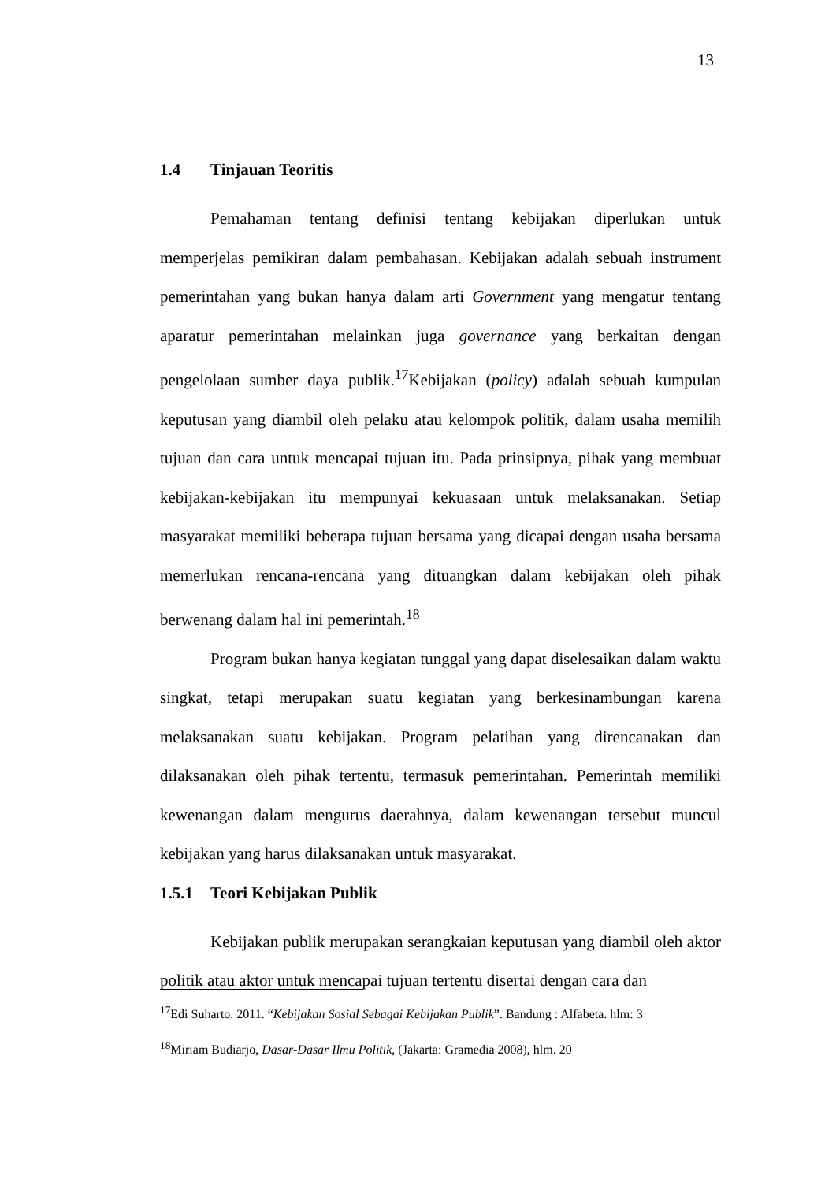13
1.4 Tinjauan Teoritis
Pemahaman tentang definisi tentang kebijakan diperlukan untuk memperjelas pemikiran dalam pembahasan. Kebijakan adalah sebuah instrument pemerintahan yang bukan hanya dalam arti Government yang mengatur tentang aparatur pemerintahan melainkan juga governance yang berkaitan dengan pengelolaan sumber daya publik.<sup>17</sup>Kebijakan (policy) adalah sebuah kumpulan keputusan yang diambil oleh pelaku atau kelompok politik, dalam usaha memilih tujuan dan cara untuk mencapai tujuan itu. Pada prinsipnya, pihak yang membuat kebijakan-kebijakan itu mempunyai kekuasaan untuk melaksanakan. Setiap masyarakat memiliki beberapa tujuan bersama yang dicapai dengan usaha bersama memerlukan rencana-rencana yang dituangkan dalam kebijakan oleh pihak berwenang dalam hal ini pemerintah.<sup>18</sup>
Program bukan hanya kegiatan tunggal yang dapat diselesaikan dalam waktu singkat, tetapi merupakan suatu kegiatan yang berkesinambungan karena melaksanakan suatu kebijakan. Program pelatihan yang direncanakan dan dilaksanakan oleh pihak tertentu, termasuk pemerintahan. Pemerintah memiliki kewenangan dalam mengurus daerahnya, dalam kewenangan tersebut muncul kebijakan yang harus dilaksanakan untuk masyarakat.
1.5.1 Teori Kebijakan Publik
Kebijakan publik merupakan serangkaian keputusan yang diambil oleh aktor politik atau aktor untuk mencapai tujuan tertentu disertai dengan cara dan
<sup>17</sup> Edi Suharto. 2011. “Kebijakan Sosial Sebagai Kebijakan Publik”. Bandung : Alfabeta. hlm: 3
<sup>18</sup> Miriam Budiarjo, Dasar-Dasar Ilmu Politik, (Jakarta: Gramedia 2008), hlm. 20